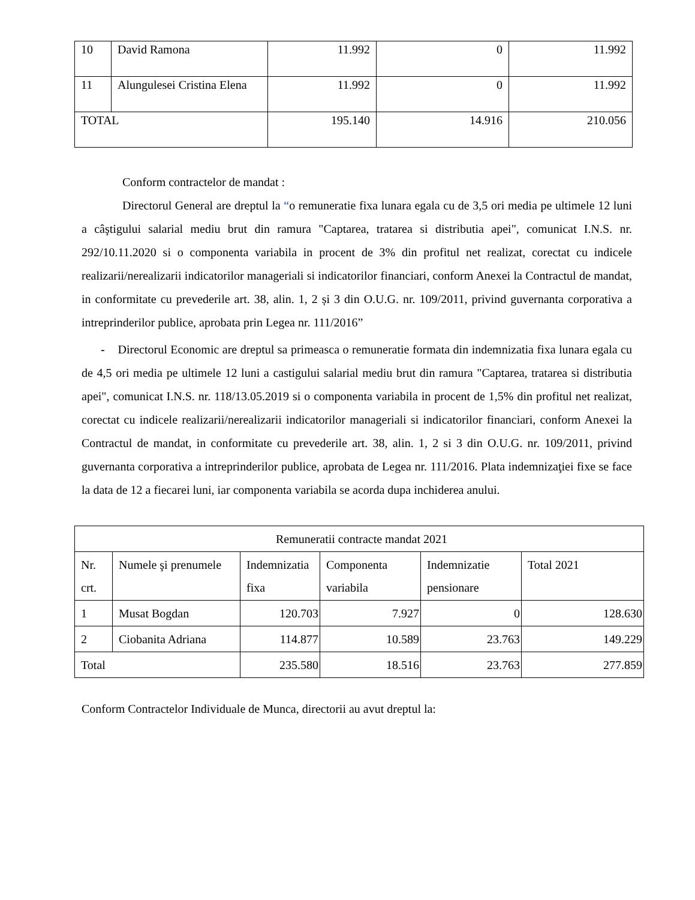| 10 | David Ramona | 11.992 | 0 | 11.992 |
| 11 | Alungulesei Cristina Elena | 11.992 | 0 | 11.992 |
| TOTAL | | 195.140 | 14.916 | 210.056 |
Conform contractelor de mandat :
Directorul General are dreptul la “o remuneratie fixa lunara egala cu de 3,5 ori media pe ultimele 12 luni a câştigului salarial mediu brut din ramura "Captarea, tratarea si distributia apei", comunicat I.N.S. nr. 292/10.11.2020 si o componenta variabila in procent de 3% din profitul net realizat, corectat cu indicele realizarii/nerealizarii indicatorilor manageriali si indicatorilor financiari, conform Anexei la Contractul de mandat, in conformitate cu prevederile art. 38, alin. 1, 2 și 3 din O.U.G. nr. 109/2011, privind guvernanta corporativa a intreprinderilor publice, aprobata prin Legea nr. 111/2016”
- Directorul Economic are dreptul sa primeasca o remuneratie formata din indemnizatia fixa lunara egala cu de 4,5 ori media pe ultimele 12 luni a castigului salarial mediu brut din ramura "Captarea, tratarea si distributia apei", comunicat I.N.S. nr. 118/13.05.2019 si o componenta variabila in procent de 1,5% din profitul net realizat, corectat cu indicele realizarii/nerealizarii indicatorilor manageriali si indicatorilor financiari, conform Anexei la Contractul de mandat, in conformitate cu prevederile art. 38, alin. 1, 2 si 3 din O.U.G. nr. 109/2011, privind guvernanta corporativa a intreprinderilor publice, aprobata de Legea nr. 111/2016. Plata indemnizaţiei fixe se face la data de 12 a fiecarei luni, iar componenta variabila se acorda dupa inchiderea anului.
| Remuneratii contracte mandat 2021 | | | | | |
| Nr. crt. | Numele şi prenumele | Indemnizatia fixa | Componenta variabila | Indemnizatie pensionare | Total 2021 |
| 1 | Musat Bogdan | 120.703 | 7.927 | 0 | 128.630 |
| 2 | Ciobanita Adriana | 114.877 | 10.589 | 23.763 | 149.229 |
| Total | | 235.580 | 18.516 | 23.763 | 277.859 |
Conform Contractelor Individuale de Munca, directorii au avut dreptul la: